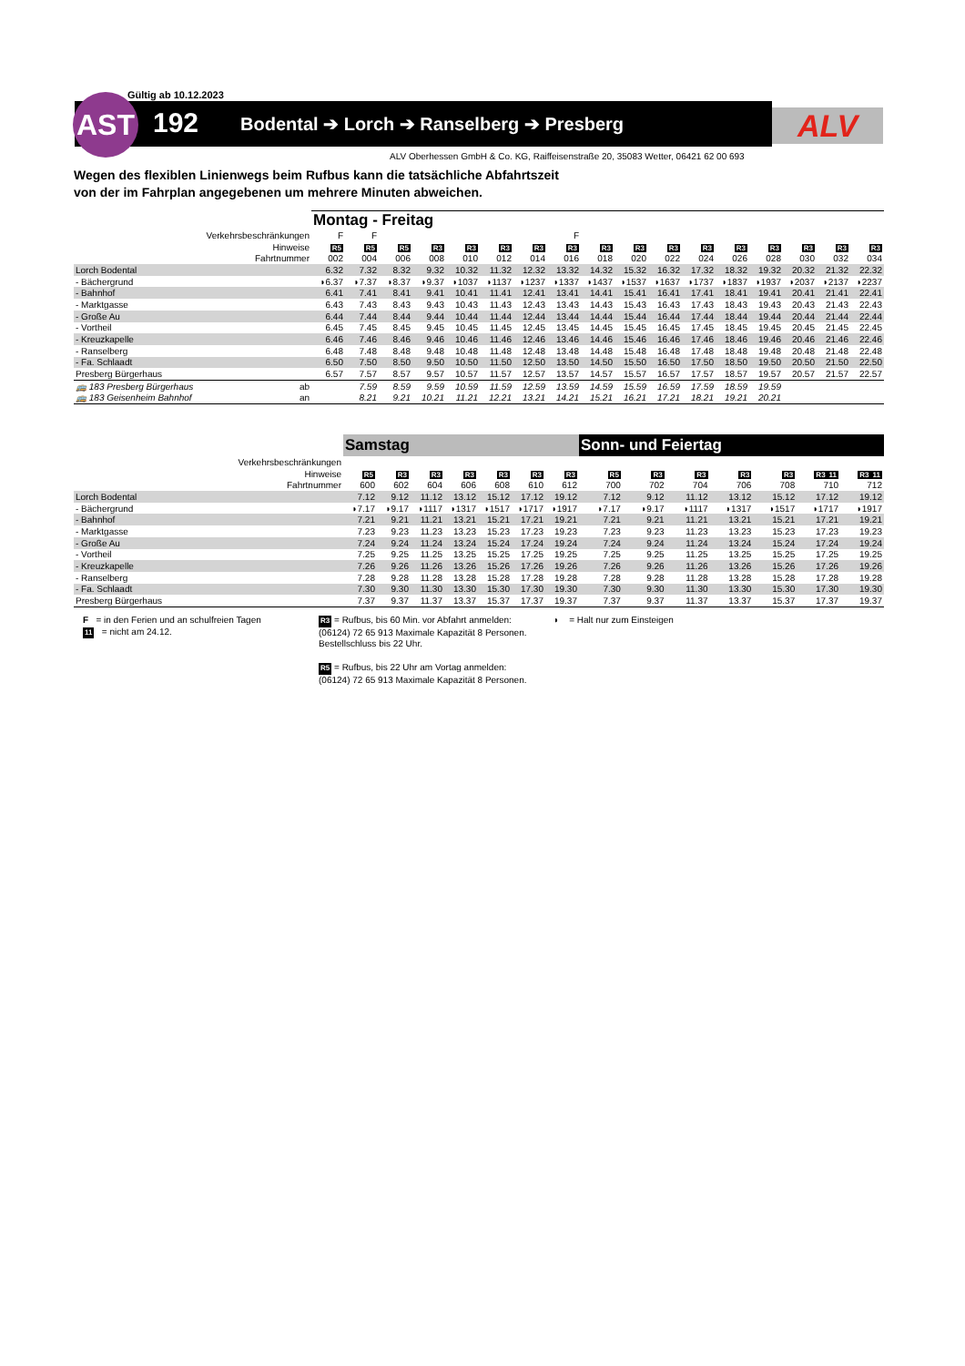Gültig ab 10.12.2023
AST 192
Bodental ➔ Lorch ➔ Ranselberg ➔ Presberg
ALV
ALV Oberhessen GmbH & Co. KG, Raiffeisenstraße 20, 35083 Wetter, 06421 62 00 693
Wegen des flexiblen Linienwegs beim Rufbus kann die tatsächliche Abfahrtszeit
von der im Fahrplan angegebenen um mehrere Minuten abweichen.
| | Montag - Freitag | | | | | | | | | | | | | | | | |
| Verkehrsbeschränkungen | F | F | | | | | | F | | | | | | | | | |
| Hinweise | R5 | R5 | R5 | R3 | R3 | R3 | R3 | R3 | R3 | R3 | R3 | R3 | R3 | R3 | R3 | R3 | R3 |
| Fahrtnummer | 002 | 004 | 006 | 008 | 010 | 012 | 014 | 016 | 018 | 020 | 022 | 024 | 026 | 028 | 030 | 032 | 034 |
| Lorch Bodental | 6.32 | 7.32 | 8.32 | 9.32 | 10.32 | 11.32 | 12.32 | 13.32 | 14.32 | 15.32 | 16.32 | 17.32 | 18.32 | 19.32 | 20.32 | 21.32 | 22.32 |
| - Bächergrund | ◗6.37 | ◗7.37 | ◗8.37 | ◗9.37 | ◗1037 | ◗1137 | ◗1237 | ◗1337 | ◗1437 | ◗1537 | ◗1637 | ◗1737 | ◗1837 | ◗1937 | ◗2037 | ◗2137 | ◗2237 |
| - Bahnhof | 6.41 | 7.41 | 8.41 | 9.41 | 10.41 | 11.41 | 12.41 | 13.41 | 14.41 | 15.41 | 16.41 | 17.41 | 18.41 | 19.41 | 20.41 | 21.41 | 22.41 |
| - Marktgasse | 6.43 | 7.43 | 8.43 | 9.43 | 10.43 | 11.43 | 12.43 | 13.43 | 14.43 | 15.43 | 16.43 | 17.43 | 18.43 | 19.43 | 20.43 | 21.43 | 22.43 |
| - Große Au | 6.44 | 7.44 | 8.44 | 9.44 | 10.44 | 11.44 | 12.44 | 13.44 | 14.44 | 15.44 | 16.44 | 17.44 | 18.44 | 19.44 | 20.44 | 21.44 | 22.44 |
| - Vortheil | 6.45 | 7.45 | 8.45 | 9.45 | 10.45 | 11.45 | 12.45 | 13.45 | 14.45 | 15.45 | 16.45 | 17.45 | 18.45 | 19.45 | 20.45 | 21.45 | 22.45 |
| - Kreuzkapelle | 6.46 | 7.46 | 8.46 | 9.46 | 10.46 | 11.46 | 12.46 | 13.46 | 14.46 | 15.46 | 16.46 | 17.46 | 18.46 | 19.46 | 20.46 | 21.46 | 22.46 |
| - Ranselberg | 6.48 | 7.48 | 8.48 | 9.48 | 10.48 | 11.48 | 12.48 | 13.48 | 14.48 | 15.48 | 16.48 | 17.48 | 18.48 | 19.48 | 20.48 | 21.48 | 22.48 |
| - Fa. Schlaadt | 6.50 | 7.50 | 8.50 | 9.50 | 10.50 | 11.50 | 12.50 | 13.50 | 14.50 | 15.50 | 16.50 | 17.50 | 18.50 | 19.50 | 20.50 | 21.50 | 22.50 |
| Presberg Bürgerhaus | 6.57 | 7.57 | 8.57 | 9.57 | 10.57 | 11.57 | 12.57 | 13.57 | 14.57 | 15.57 | 16.57 | 17.57 | 18.57 | 19.57 | 20.57 | 21.57 | 22.57 |
| 🚌 183 Presberg Bürgerhaus ab | | 7.59 | 8.59 | 9.59 | 10.59 | 11.59 | 12.59 | 13.59 | 14.59 | 15.59 | 16.59 | 17.59 | 18.59 | 19.59 | | | |
| 🚌 183 Geisenheim Bahnhof an | | 8.21 | 9.21 | 10.21 | 11.21 | 12.21 | 13.21 | 14.21 | 15.21 | 16.21 | 17.21 | 18.21 | 19.21 | 20.21 | | | |
| | Samstag | | | | | | |
| Verkehrsbeschränkungen | | | | | | | |
| Hinweise | R5 | R3 | R3 | R3 | R3 | R3 | R3 |
| Fahrtnummer | 600 | 602 | 604 | 606 | 608 | 610 | 612 |
| Lorch Bodental | 7.12 | 9.12 | 11.12 | 13.12 | 15.12 | 17.12 | 19.12 |
| - Bächergrund | ◗7.17 | ◗9.17 | ◗1117 | ◗1317 | ◗1517 | ◗1717 | ◗1917 |
| - Bahnhof | 7.21 | 9.21 | 11.21 | 13.21 | 15.21 | 17.21 | 19.21 |
| - Marktgasse | 7.23 | 9.23 | 11.23 | 13.23 | 15.23 | 17.23 | 19.23 |
| - Große Au | 7.24 | 9.24 | 11.24 | 13.24 | 15.24 | 17.24 | 19.24 |
| - Vortheil | 7.25 | 9.25 | 11.25 | 13.25 | 15.25 | 17.25 | 19.25 |
| - Kreuzkapelle | 7.26 | 9.26 | 11.26 | 13.26 | 15.26 | 17.26 | 19.26 |
| - Ranselberg | 7.28 | 9.28 | 11.28 | 13.28 | 15.28 | 17.28 | 19.28 |
| - Fa. Schlaadt | 7.30 | 9.30 | 11.30 | 13.30 | 15.30 | 17.30 | 19.30 |
| Presberg Bürgerhaus | 7.37 | 9.37 | 11.37 | 13.37 | 15.37 | 17.37 | 19.37 |
| Sonn- und Feiertag | | | | | | |
| R5 | R3 | R3 | R3 | R3 | R3 11 | R3 11 |
| 700 | 702 | 704 | 706 | 708 | 710 | 712 |
| 7.12 | 9.12 | 11.12 | 13.12 | 15.12 | 17.12 | 19.12 |
| ◗7.17 | ◗9.17 | ◗1117 | ◗1317 | ◗1517 | ◗1717 | ◗1917 |
| 7.21 | 9.21 | 11.21 | 13.21 | 15.21 | 17.21 | 19.21 |
| 7.23 | 9.23 | 11.23 | 13.23 | 15.23 | 17.23 | 19.23 |
| 7.24 | 9.24 | 11.24 | 13.24 | 15.24 | 17.24 | 19.24 |
| 7.25 | 9.25 | 11.25 | 13.25 | 15.25 | 17.25 | 19.25 |
| 7.26 | 9.26 | 11.26 | 13.26 | 15.26 | 17.26 | 19.26 |
| 7.28 | 9.28 | 11.28 | 13.28 | 15.28 | 17.28 | 19.28 |
| 7.30 | 9.30 | 11.30 | 13.30 | 15.30 | 17.30 | 19.30 |
| 7.37 | 9.37 | 11.37 | 13.37 | 15.37 | 17.37 | 19.37 |
F = in den Ferien und an schulfreien Tagen
11 = nicht am 24.12.
R3 = Rufbus, bis 60 Min. vor Abfahrt anmelden: (06124) 72 65 913 Maximale Kapazität 8 Personen. Bestellschluss bis 22 Uhr.
R5 = Rufbus, bis 22 Uhr am Vortag anmelden: (06124) 72 65 913 Maximale Kapazität 8 Personen.
◗ = Halt nur zum Einsteigen